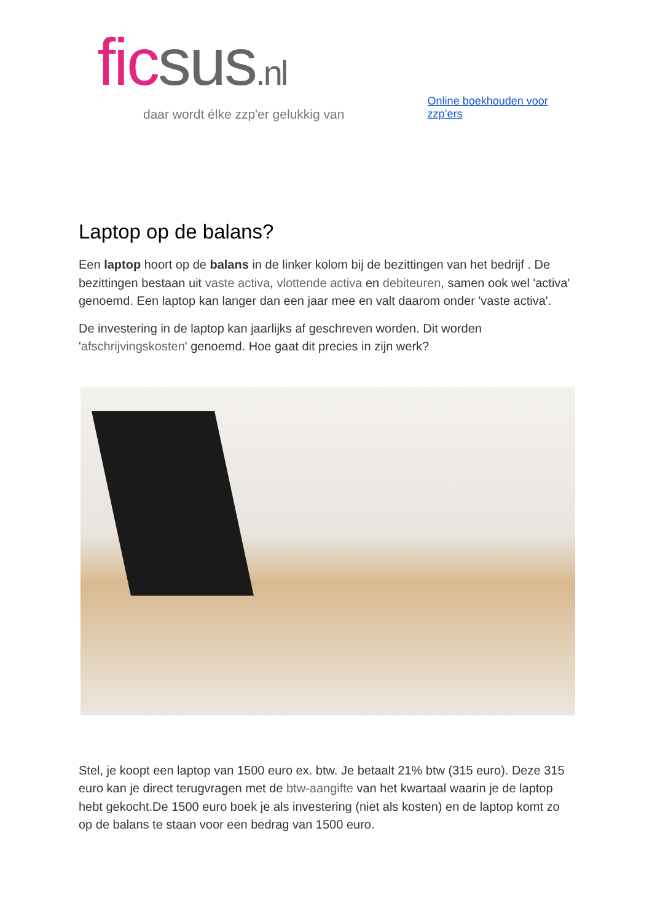fic sus.nl
daar wordt élke zzp'er gelukkig van
Online boekhouden voor zzp’ers
Laptop op de balans?
Een laptop hoort op de balans in de linker kolom bij de bezittingen van het bedrijf . De bezittingen bestaan uit vaste activa, vlottende activa en debiteuren, samen ook wel 'activa' genoemd. Een laptop kan langer dan een jaar mee en valt daarom onder 'vaste activa'.
De investering in de laptop kan jaarlijks af geschreven worden. Dit worden 'afschrijvingskosten' genoemd. Hoe gaat dit precies in zijn werk?
Stel, je koopt een laptop van 1500 euro ex. btw. Je betaalt 21% btw (315 euro). Deze 315 euro kan je direct terugvragen met de btw-aangifte van het kwartaal waarin je de laptop hebt gekocht.De 1500 euro boek je als investering (niet als kosten) en de laptop komt zo op de balans te staan voor een bedrag van 1500 euro.